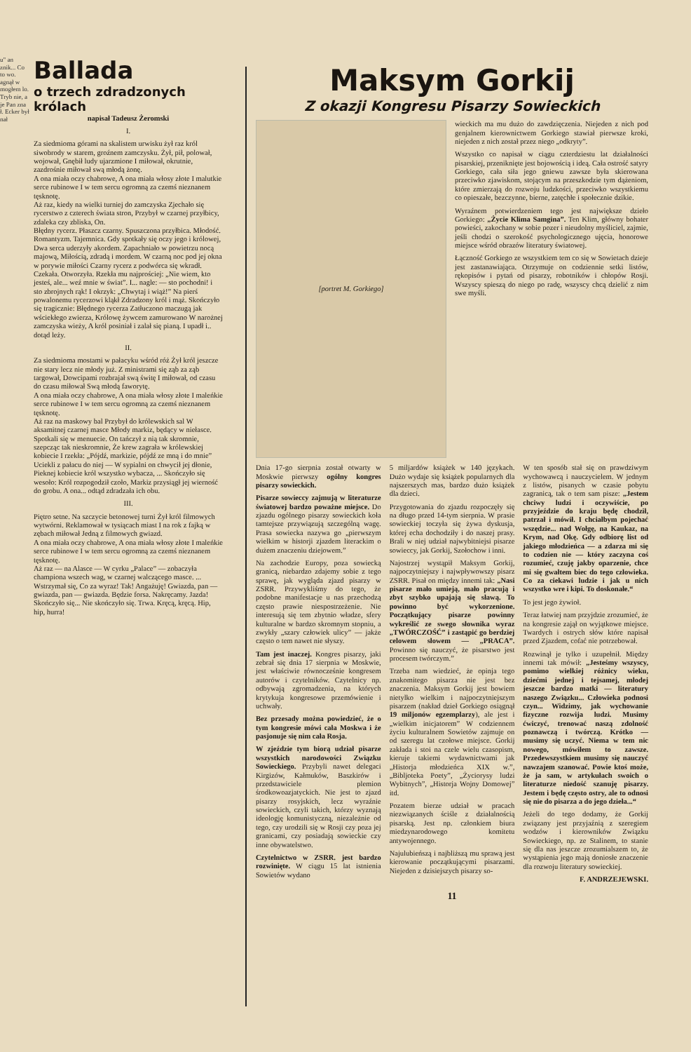u" an znik... Co to wo. agnął w mogłem lo. Tryb nie, a je Pan zna ł. Ecker był nał
Ballada
o trzech zdradzonych królach
napisał Tadeusz Żeromski
I.
Za siedmioma górami na skalistem urwisku żył raz król siwobrody w starem, groźnem zamczysku. Żył, pił, polował, wojował, Gnębił ludy ujarzmione I miłował, okrutnie, zazdrośnie miłował swą młodą żonę.
A ona miała oczy chabrowe, A ona miała włosy złote I malutkie serce rubinowe I w tem sercu ogromną za czemś nieznanem tęsknotę.
Aż raz, kiedy na wielki turniej do zamczyska Zjechało się rycerstwo z czterech świata stron, Przybył w czarnej przyłbicy, zdaleka czy zbliska, On.
Błędny rycerz. Płaszcz czarny. Spuszczona przyłbica. Młodość. Romantyzm. Tajemnica. Gdy spotkały się oczy jego i królowej, Dwa serca uderzyły akordem. Zapachniało w powietrzu nocą majową, Miłością, zdradą i mordem. W czarną noc pod jej okna w porywie miłości Czarny rycerz z podwórca się wkradł. Czekała. Otworzyła. Rzekła mu najprościej: „Nie wiem, kto jesteś, ale... weź mnie w świat”. I... nagle: — sto pochodni! i sto zbrojnych rąk! I okrzyk: „Chwytaj i wiąż!” Na pierś powalonemu rycerzowi kląkł Zdradzony król i mąż. Skończyło się tragicznie: Błędnego rycerza Zatłuczono maczugą jak wściekłego zwierza, Królowę żywcem zamurowano W narożnej zamczyska wieży, A król posiniał i zalał się pianą. I upadł i.. dotąd leży.
II.
Za siedmioma mostami w pałacyku wśród róż Żył król jeszcze nie stary lecz nie młody już. Z ministrami się ząb za ząb targował, Dowcipami rozbrajał swą świtę I miłował, od czasu do czasu miłował Swą młodą faworytę.
A ona miała oczy chabrowe, A ona miała włosy złote I maleńkie serce rubinowe I w tem sercu ogromną za czemś nieznanem tęsknotę.
Aż raz na maskowy bal Przybył do królewskich sal W aksamitnej czarnej masce Młody markiz, będący w niełasce. Spotkali się w menuecie. On tańczył z nią tak skromnie, szepcząc tak nieskromnie, Że krew zagrała w królewskiej kobiecie I rzekła: „Pójdź, markizie, pójdź ze mną i do mnie” Uciekli z pałacu do niej — W sypialni on chwycił jej dłonie, Pieknej kobiecie król wszystko wybacza, ... Skończyło się wesoło: Król rozpogodził czoło, Markiz przysiągł jej wierność do grobu. A ona... odtąd zdradzała ich obu.
III.
Piętro setne. Na szczycie betonowej turni Żył król filmowych wytwórni. Reklamował w tysiącach miast I na rok z fajką w zębach miłował Jedną z filmowych gwiazd.
A ona miała oczy chabrowe, A ona miała włosy złote I maleńkie serce rubinowe I w tem sercu ogromną za czemś nieznanem tęsknotę.
Aż raz — na Alasce — W cyrku „Palace” — zobaczyła championa wszech wag, w czarnej walczącego masce. ... Wstrzymał się, Co za wyraz! Tak! Angażuję! Gwiazda, pan — gwiazda, pan — gwiazda. Będzie forsa. Nakręcamy. Jazda! Skończyło się... Nie skończyło się. Trwa. Kręcą, kręcą. Hip, hip, hurra!
Maksym Gorkij
Z okazji Kongresu Pisarzy Sowieckich
[portret M. Gorkiego]
wieckich ma mu dużo do zawdzięczenia. Niejeden z nich pod genjalnem kierownictwem Gorkiego stawiał pierwsze kroki, niejeden z nich został przez niego „odkryty”.
Wszystko co napisał w ciągu czterdziestu lat działalności pisarskiej, przeniknięte jest bojowością i ideą. Cała ostrość satyry Gorkiego, cała siła jego gniewu zawsze była skierowana przeciwko zjawiskom, stojącym na przeszkodzie tym dążeniom, które zmierzają do rozwoju ludzkości, przeciwko wszystkiemu co opieszałe, bezczynne, bierne, zatęchłe i społecznie dzikie.
Wyraźnem potwierdzeniem tego jest największe dzieło Gorkiego: „Życie Klima Samgina”. Ten Klim, główny bohater powieści, zakochany w sobie pozer i nieudolny myśliciel, zajmie, jeśli chodzi o szerokość psychologicznego ujęcia, honorowe miejsce wśród obrazów literatury światowej.
Łączność Gorkiego ze wszystkiem tem co się w Sowietach dzieje jest zastanawiająca. Otrzymuje on codziennie setki listów, rękopisów i pytań od pisarzy, robotników i chłopów Rosji. Wszyscy spieszą do niego po radę, wszyscy chcą dzielić z nim swe myśli.
Dnia 17-go sierpnia został otwarty w Moskwie pierwszy ogólny kongres pisarzy sowieckich.
Pisarze sowieccy zajmują w literaturze światowej bardzo poważne miejsce. Do zjazdu ogólnego pisarzy sowieckich koła tamtejsze przywiązują szczególną wagę. Prasa sowiecka nazywa go „pierwszym wielkim w historji zjazdem literackim o dużem znaczeniu dziejowem.”
Na zachodzie Europy, poza sowiecką granicą, niebardzo zdajemy sobie z tego sprawę, jak wygląda zjazd pisarzy w ZSRR. Przywykliśmy do tego, że podobne manifestacje u nas przechodzą często prawie niespostrzeżenie. Nie interesują się tem zbytnio władze, sfery kulturalne w bardzo skromnym stopniu, a zwykły „szary człowiek ulicy” — jakże często o tem nawet nie słyszy.
Tam jest inaczej. Kongres pisarzy, jaki zebrał się dnia 17 sierpnia w Moskwie, jest właściwie równocześnie kongresem autorów i czytelników. Czytelnicy np. odbywają zgromadzenia, na których krytykuja kongresowe przemówienie i uchwały.
Bez przesady można powiedzieć, że o tym kongresie mówi cała Moskwa i że pasjonuje się nim cała Rosja.
W zjeździe tym biorą udział pisarze wszystkich narodowości Związku Sowieckiego. Przybyli nawet delegaci Kirgizów, Kałmuków, Baszkirów i przedstawiciele plemion środkowoazjatyckich. Nie jest to zjazd pisarzy rosyjskich, lecz wyraźnie sowieckich, czyli takich, którzy wyznają ideologję komunistyczną, niezależnie od tego, czy urodzili się w Rosji czy poza jej granicami, czy posiadają sowieckie czy inne obywatelstwo.
Czytelnictwo w ZSRR. jest bardzo rozwinięte. W ciągu 15 lat istnienia Sowietów wydano
5 miljardów książek w 140 językach. Dużo wydaje się książek popularnych dla najszerszych mas, bardzo dużo książek dla dzieci.
Przygotowania do zjazdu rozpoczęły się na długo przed 14-tym sierpnia. W prasie sowieckiej toczyła się żywa dyskusja, której echa dochodziły i do naszej prasy. Brali w niej udział najwybitniejsi pisarze sowieccy, jak Gorkij, Szołochow i inni.
Najostrzej wystąpił Maksym Gorkij, najpoczytniejszy i najwpływowszy pisarz ZSRR. Pisał on między innemi tak: „Nasi pisarze mało umieją, mało pracują i zbyt szybko upajają się sławą. To powinno być wykorzenione. Początkujący pisarze powinny wykreślić ze swego słownika wyraz „TWÓRCZOŚĆ” i zastąpić go berdziej celowem słowem — „PRACA”. Powinno się nauczyć, że pisarstwo jest procesem twórczym.”
Trzeba nam wiedzieć, że opinja tego znakomitego pisarza nie jest bez znaczenia. Maksym Gorkij jest bowiem nietylko wielkim i najpoczytniejszym pisarzem (nakład dzieł Gorkiego osiągnął 19 miljonów egzemplarzy), ale jest i „wielkim inicjatorem” W codziennem życiu kulturalnem Sowietów zajmuje on od szeregu lat czołowe miejsce. Gorkij zakłada i stoi na czele wielu czasopism, kieruje takiemi wydawnictwami jak „Historja młodzieńca XIX w.”, „Bibljoteka Poety”, „Życiorysy ludzi Wybitnych”, „Historja Wojny Domowej” itd.
Pozatem bierze udział w pracach niezwiązanych ściśle z działalnością pisarską. Jest np. członkiem biura miedzynarodowego komitetu antywojennego.
Najulubieńszą i najbliższą mu sprawą jest kierowanie początkującymi pisarzami. Niejeden z dzisiejszych pisarzy so-
W ten sposób stał się on prawdziwym wychowawcą i nauczycielem. W jednym z listów, pisanych w czasie pobytu zagranicą, tak o tem sam pisze: „Jestem chciwy ludzi i oczywiście, po przyjeździe do kraju będę chodził, patrzał i mówił. I chciałbym pojechać wszędzie... nad Wołgę, na Kaukaz, na Krym, nad Okę. Gdy odbiorę list od jakiego młodzieńca — a zdarza mi się to codzien nie — który zaczyna coś rozumieć, czuję jakby oparzenie, chce mi się gwałtem biec do tego człowieka. Co za ciekawi ludzie i jak u nich wszystko wre i kipi. To doskonałe.“
To jest jego żywioł.
Teraz łatwiej nam przyjdzie zrozumieć, że na kongresie zajął on wyjątkowe miejsce. Twardych i ostrych słów które napisał przed Zjazdem, cofać nie potrzebował.
Rozwinął je tylko i uzupełnił. Między innemi tak mówił: „Jesteśmy wszyscy, pomimo wielkiej różnicy wieku, dziećmi jednej i tejsamej, młodej jeszcze bardzo matki — literatury naszego Związku... Człowieka podnosi czyn... Widzimy, jak wychowanie fizyczne rozwija ludzi. Musimy ćwiczyć, trenować naszą zdolność poznawczą i twórczą. Krótko — musimy się uczyć. Niema w tem nic nowego, mówiłem to zawsze. Przedewszystkiem musimy się nauczyć nawzajem szanować. Powie ktoś może, że ja sam, w artykułach swoich o literaturze niedość szanuję pisarzy. Jestem i będę często ostry, ale to odnosi się nie do pisarza a do jego dzieła...“
Jeżeli do tego dodamy, że Gorkij związany jest przyjaźnią z szeregiem wodzów i kierowników Związku Sowieckiego, np. ze Stalinem, to stanie się dla nas jeszcze zrozumialszem to, że wystąpienia jego mają doniosłe znaczenie dla rozwoju literatury sowieckiej.
F. ANDRZEJEWSKI.
11